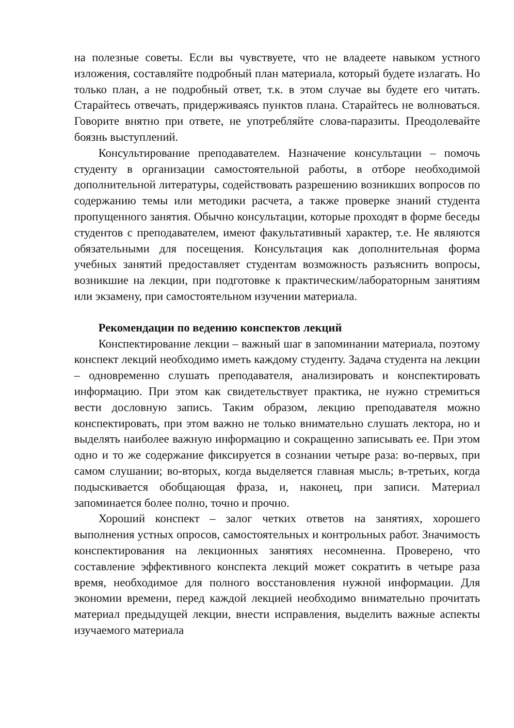на полезные советы. Если вы чувствуете, что не владеете навыком устного изложения, составляйте подробный план материала, который будете излагать. Но только план, а не подробный ответ, т.к. в этом случае вы будете его читать. Старайтесь отвечать, придерживаясь пунктов плана. Старайтесь не волноваться. Говорите внятно при ответе, не употребляйте слова-паразиты. Преодолевайте боязнь выступлений.
Консультирование преподавателем. Назначение консультации – помочь студенту в организации самостоятельной работы, в отборе необходимой дополнительной литературы, содействовать разрешению возникших вопросов по содержанию темы или методики расчета, а также проверке знаний студента пропущенного занятия. Обычно консультации, которые проходят в форме беседы студентов с преподавателем, имеют факультативный характер, т.е. Не являются обязательными для посещения. Консультация как дополнительная форма учебных занятий предоставляет студентам возможность разъяснить вопросы, возникшие на лекции, при подготовке к практическим/лабораторным занятиям или экзамену, при самостоятельном изучении материала.
Рекомендации по ведению конспектов лекций
Конспектирование лекции – важный шаг в запоминании материала, поэтому конспект лекций необходимо иметь каждому студенту. Задача студента на лекции – одновременно слушать преподавателя, анализировать и конспектировать информацию. При этом как свидетельствует практика, не нужно стремиться вести дословную запись. Таким образом, лекцию преподавателя можно конспектировать, при этом важно не только внимательно слушать лектора, но и выделять наиболее важную информацию и сокращенно записывать ее. При этом одно и то же содержание фиксируется в сознании четыре раза: во-первых, при самом слушании; во-вторых, когда выделяется главная мысль; в-третьих, когда подыскивается обобщающая фраза, и, наконец, при записи. Материал запоминается более полно, точно и прочно.
Хороший конспект – залог четких ответов на занятиях, хорошего выполнения устных опросов, самостоятельных и контрольных работ. Значимость конспектирования на лекционных занятиях несомненна. Проверено, что составление эффективного конспекта лекций может сократить в четыре раза время, необходимое для полного восстановления нужной информации. Для экономии времени, перед каждой лекцией необходимо внимательно прочитать материал предыдущей лекции, внести исправления, выделить важные аспекты изучаемого материала